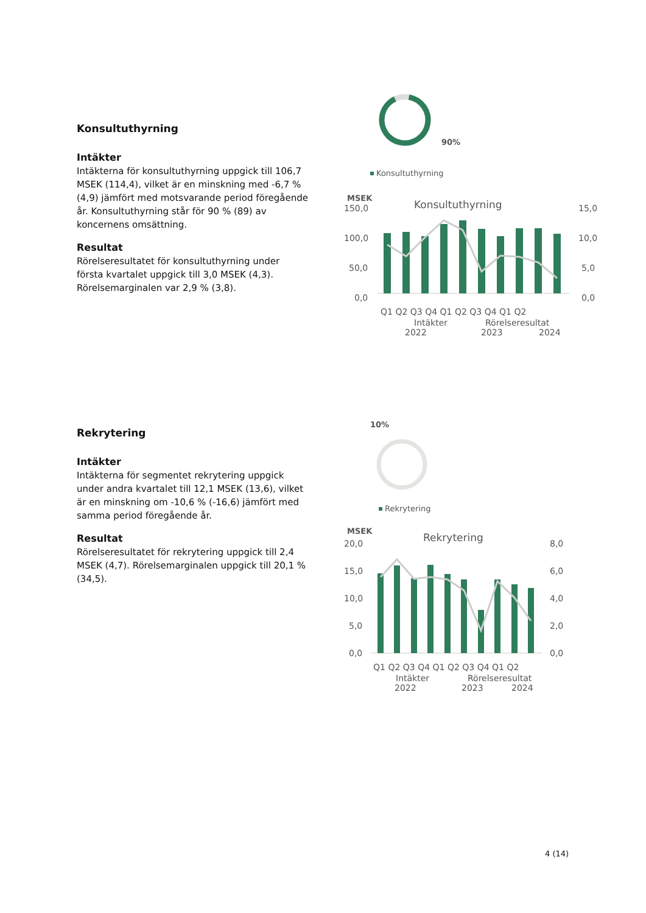Konsultuthyrning
Intäkter
Intäkterna för konsultuthyrning uppgick till 106,7 MSEK (114,4), vilket är en minskning med -6,7 % (4,9) jämfört med motsvarande period föregående år. Konsultuthyrning står för 90 % (89) av koncernens omsättning.
Resultat
Rörelseresultatet för konsultuthyrning under första kvartalet uppgick till 3,0 MSEK (4,3). Rörelsemarginalen var 2,9 % (3,8).
Rekrytering
Intäkter
Intäkterna för segmentet rekrytering uppgick under andra kvartalet till 12,1 MSEK (13,6), vilket är en minskning om -10,6 % (-16,6) jämfört med samma period föregående år.
Resultat
Rörelseresultatet för rekrytering uppgick till 2,4 MSEK (4,7). Rörelsemarginalen uppgick till 20,1 % (34,5).
90%
Konsultuthyrning
MSEK
Konsultuthyrning
150,0
100,0
50,0
0,0
15,0
10,0
5,0
0,0
Q1 Q2 Q3 Q4 Q1 Q2 Q3 Q4 Q1 Q2
Intäkter
Rörelseresultat
2022
2023
2024
10%
Rekrytering
MSEK
Rekrytering
20,0
15,0
10,0
5,0
0,0
8,0
6,0
4,0
2,0
0,0
Q1 Q2 Q3 Q4 Q1 Q2 Q3 Q4 Q1 Q2
Intäkter
Rörelseresultat
2022
2023
2024
4 (14)